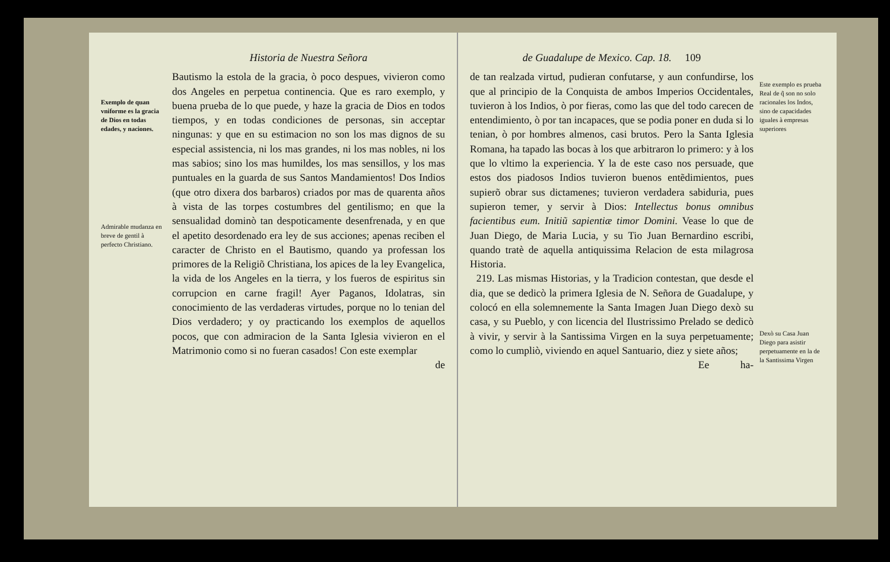Exemplo de quan vniforme es la gracia de Dios en todas edades, y naciones.
Admirable mudanza en breve de gentil à perfecto Christiano.
Historia de Nuestra Señora
Bautismo la estola de la gracia, ò poco despues, vivieron como dos Angeles en perpetua continencia. Que es raro exemplo, y buena prueba de lo que puede, y haze la gracia de Dios en todos tiempos, y en todas condiciones de personas, sin acceptar ningunas: y que en su estimacion no son los mas dignos de su especial assistencia, ni los mas grandes, ni los mas nobles, ni los mas sabios; sino los mas humildes, los mas sensillos, y los mas puntuales en la guarda de sus Santos Mandamientos! Dos Indios (que otro dixera dos barbaros) criados por mas de quarenta años à vista de las torpes costumbres del gentilismo; en que la sensualidad dominò tan despoticamente desenfrenada, y en que el apetito desordenado era ley de sus acciones; apenas reciben el caracter de Christo en el Bautismo, quando ya professan los primores de la Religiõ Christiana, los apices de la ley Evangelica, la vida de los Angeles en la tierra, y los fueros de espiritus sin corrupcion en carne fragil! Ayer Paganos, Idolatras, sin conocimiento de las verdaderas virtudes, porque no lo tenian del Dios verdadero; y oy practicando los exemplos de aquellos pocos, que con admiracion de la Santa Iglesia vivieron en el Matrimonio como si no fueran casados! Con este exemplar
de
de Guadalupe de Mexico. Cap. 18. 109
de tan realzada virtud, pudieran confutarse, y aun confundirse, los que al principio de la Conquista de ambos Imperios Occidentales, tuvieron à los Indios, ò por fieras, como las que del todo carecen de entendimiento, ò por tan incapaces, que se podia poner en duda si lo tenian, ò por hombres almenos, casi brutos. Pero la Santa Iglesia Romana, ha tapado las bocas à los que arbitraron lo primero: y à los que lo vltimo la experiencia. Y la de este caso nos persuade, que estos dos piadosos Indios tuvieron buenos entẽdimientos, pues supierõ obrar sus dictamenes; tuvieron verdadera sabiduria, pues supieron temer, y servir à Dios: Intellectus bonus omnibus facientibus eum. Initiũ sapientiæ timor Domini. Vease lo que de Juan Diego, de Maria Lucia, y su Tio Juan Bernardino escribi, quando tratè de aquella antiquissima Relacion de esta milagrosa Historia.
219. Las mismas Historias, y la Tradicion contestan, que desde el dia, que se dedicò la primera Iglesia de N. Señora de Guadalupe, y colocó en ella solemnemente la Santa Imagen Juan Diego dexò su casa, y su Pueblo, y con licencia del Ilustrissimo Prelado se dedicò à vivir, y servir à la Santissima Virgen en la suya perpetuamente; como lo cumpliò, viviendo en aquel Santuario, diez y siete años;
Ee ha-
Este exemplo es prueba Real de q̃ son no solo racionales los Indos, sino de capacidades iguales à empresas superiores
Dexò su Casa Juan Diego para asistir perpetuamente en la de la Santissima Virgen